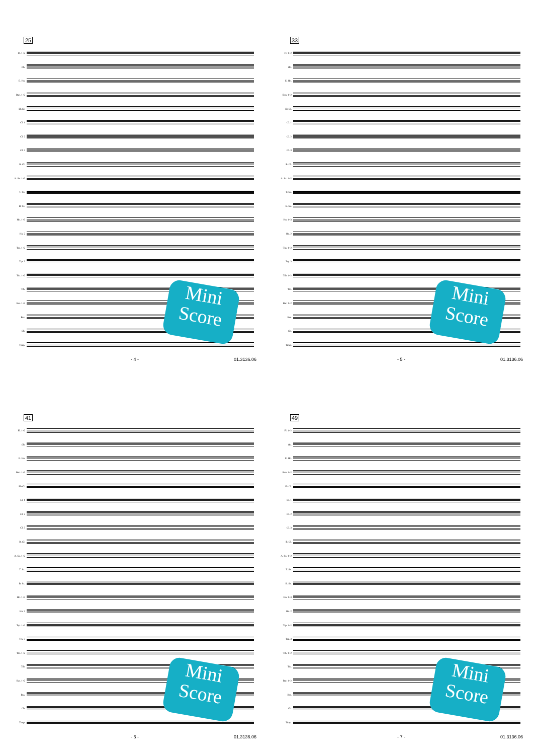25
Fl. 1+2
Ob.
E. Hn.
Bsn. 1+2
Eb Cl.
Cl. 1
Cl. 2
Cl. 3
B. Cl.
A. Sx. 1+2
T. Sx.
B. Sx.
Hn. 1+3
Hn. 2
Trp. 1+2
Trp. 3
Trb. 1+2
Trb.
Bar. 1+2
Bss.
Cb.
Timp.
Mini Score
- 4 - 01.3136.06
33
Fl. 1+2
Ob.
E. Hn.
Bsn. 1+2
Eb Cl.
Cl. 1
Cl. 2
Cl. 3
B. Cl.
A. Sx. 1+2
T. Sx.
B. Sx.
Hn. 1+3
Hn. 2
Trp. 1+2
Trp. 3
Trb. 1+2
Trb.
Bar. 1+2
Bss.
Cb.
Timp.
Mini Score
- 5 - 01.3136.06
41
Fl. 1+2
Ob.
E. Hn.
Bsn. 1+2
Eb Cl.
Cl. 1
Cl. 2
Cl. 3
B. Cl.
A. Sx. 1+2
T. Sx.
B. Sx.
Hn. 1+3
Hn. 2
Trp. 1+2
Trp. 3
Trb. 1+2
Trb.
Bar. 1+2
Bss.
Cb.
Timp.
Mini Score
- 6 - 01.3136.06
49
Fl. 1+2
Ob.
E. Hn.
Bsn. 1+2
Eb Cl.
Cl. 1
Cl. 2
Cl. 3
B. Cl.
A. Sx. 1+2
T. Sx.
B. Sx.
Hn. 1+3
Hn. 2
Trp. 1+2
Trp. 3
Trb. 1+2
Trb.
Bar. 1+2
Bss.
Cb.
Timp.
Mini Score
- 7 - 01.3136.06